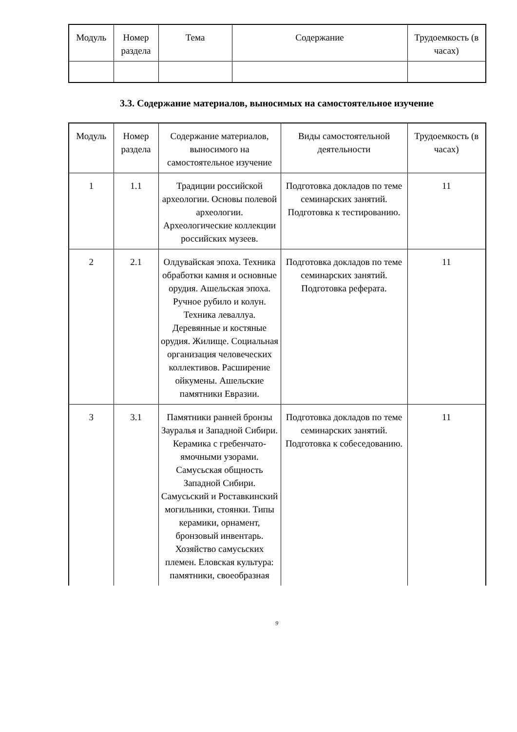| Модуль | Номер раздела | Тема | Содержание | Трудоемкость (в часах) |
3.3. Содержание материалов, выносимых на самостоятельное изучение
| Модуль | Номер раздела | Содержание материалов, выносимого на самостоятельное изучение | Виды самостоятельной деятельности | Трудоемкость (в часах) |
| 1 | 1.1 | Традиции российской археологии. Основы полевой археологии. Археологические коллекции российских музеев. | Подготовка докладов по теме семинарских занятий. Подготовка к тестированию. | 11 |
| 2 | 2.1 | Олдувайская эпоха. Техника обработки камня и основные орудия. Ашельская эпоха. Ручное рубило и колун. Техника леваллуа. Деревянные и костяные орудия. Жилище. Социальная организация человеческих коллективов. Расширение ойкумены. Ашельские памятники Евразии. | Подготовка докладов по теме семинарских занятий. Подготовка реферата. | 11 |
| 3 | 3.1 | Памятники ранней бронзы Зауралья и Западной Сибири. Керамика с гребенчато-ямочными узорами. Самусьская общность Западной Сибири. Самусьский и Роставкинский могильники, стоянки. Типы керамики, орнамент, бронзовый инвентарь. Хозяйство самусьских племен. Еловская культура: памятники, своеобразная | Подготовка докладов по теме семинарских занятий. Подготовка к собеседованию. | 11 |
9